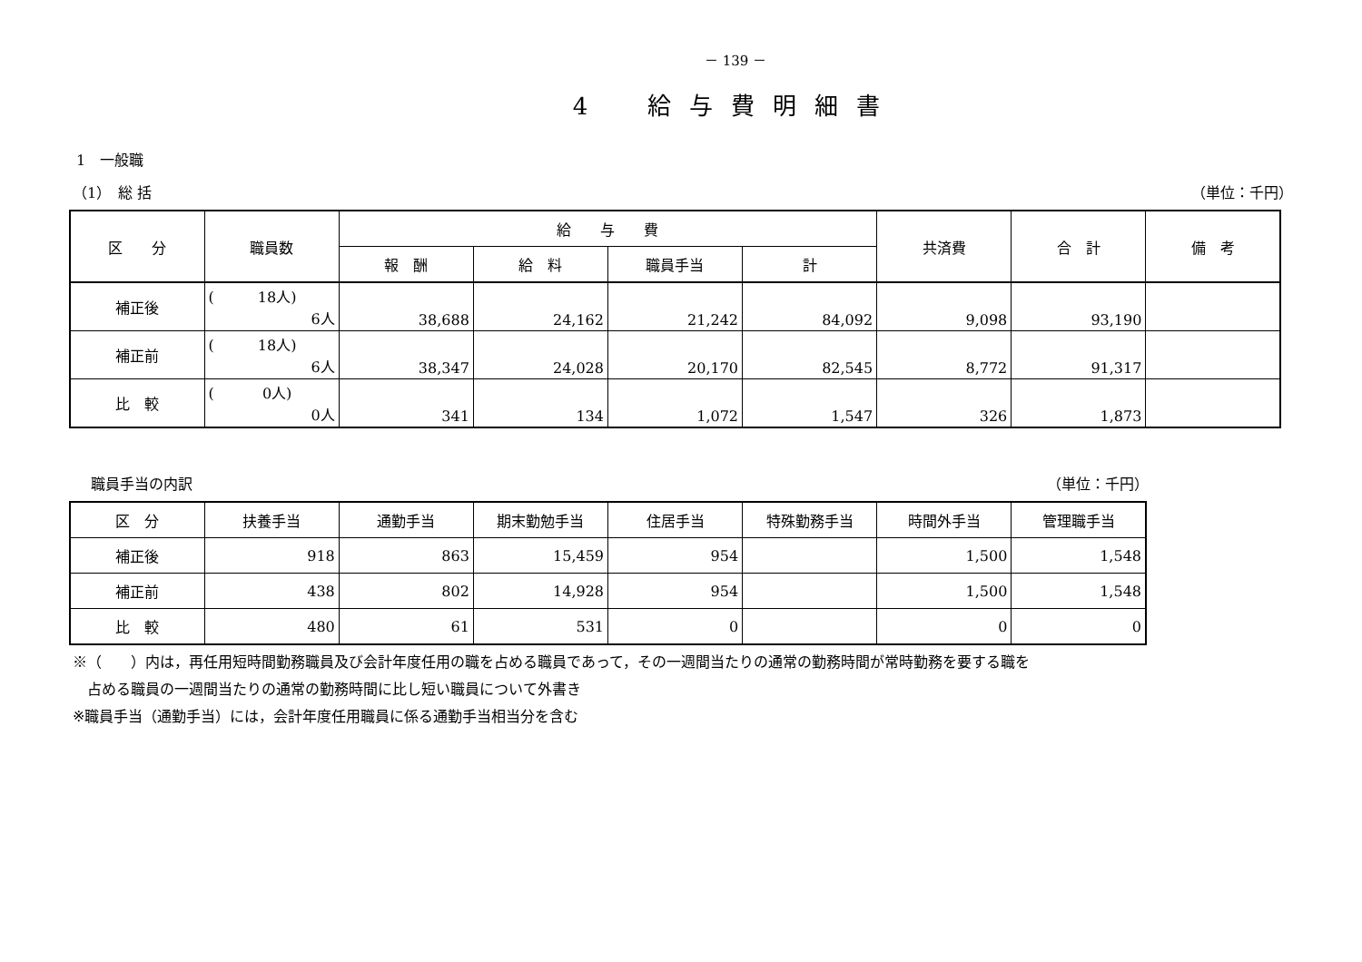－ 139 －
4　給与費明細書
1　一般職
（1）　総 括 （単位：千円）
| 区 分 | 職員数 | 給 与 費 | | | | 共済費 | 合 計 | 備 考 |
| --- | --- | --- | --- | --- | --- | --- | --- | --- |
| | | 報 酬 | 給 料 | 職員手当 | 計 | | | |
| 補正後 | ( 18人) 6人 | 38,688 | 24,162 | 21,242 | 84,092 | 9,098 | 93,190 | |
| 補正前 | ( 18人) 6人 | 38,347 | 24,028 | 20,170 | 82,545 | 8,772 | 91,317 | |
| 比 較 | ( 0人) 0人 | 341 | 134 | 1,072 | 1,547 | 326 | 1,873 | |
職員手当の内訳 （単位：千円）
| 区 分 | 扶養手当 | 通勤手当 | 期末勤勉手当 | 住居手当 | 特殊勤務手当 | 時間外手当 | 管理職手当 |
| --- | --- | --- | --- | --- | --- | --- | --- |
| 補正後 | 918 | 863 | 15,459 | 954 | | 1,500 | 1,548 |
| 補正前 | 438 | 802 | 14,928 | 954 | | 1,500 | 1,548 |
| 比 較 | 480 | 61 | 531 | 0 | | 0 | 0 |
※（　　）内は，再任用短時間勤務職員及び会計年度任用の職を占める職員であって，その一週間当たりの通常の勤務時間が常時勤務を要する職を
　占める職員の一週間当たりの通常の勤務時間に比し短い職員について外書き
※職員手当（通勤手当）には，会計年度任用職員に係る通勤手当相当分を含む